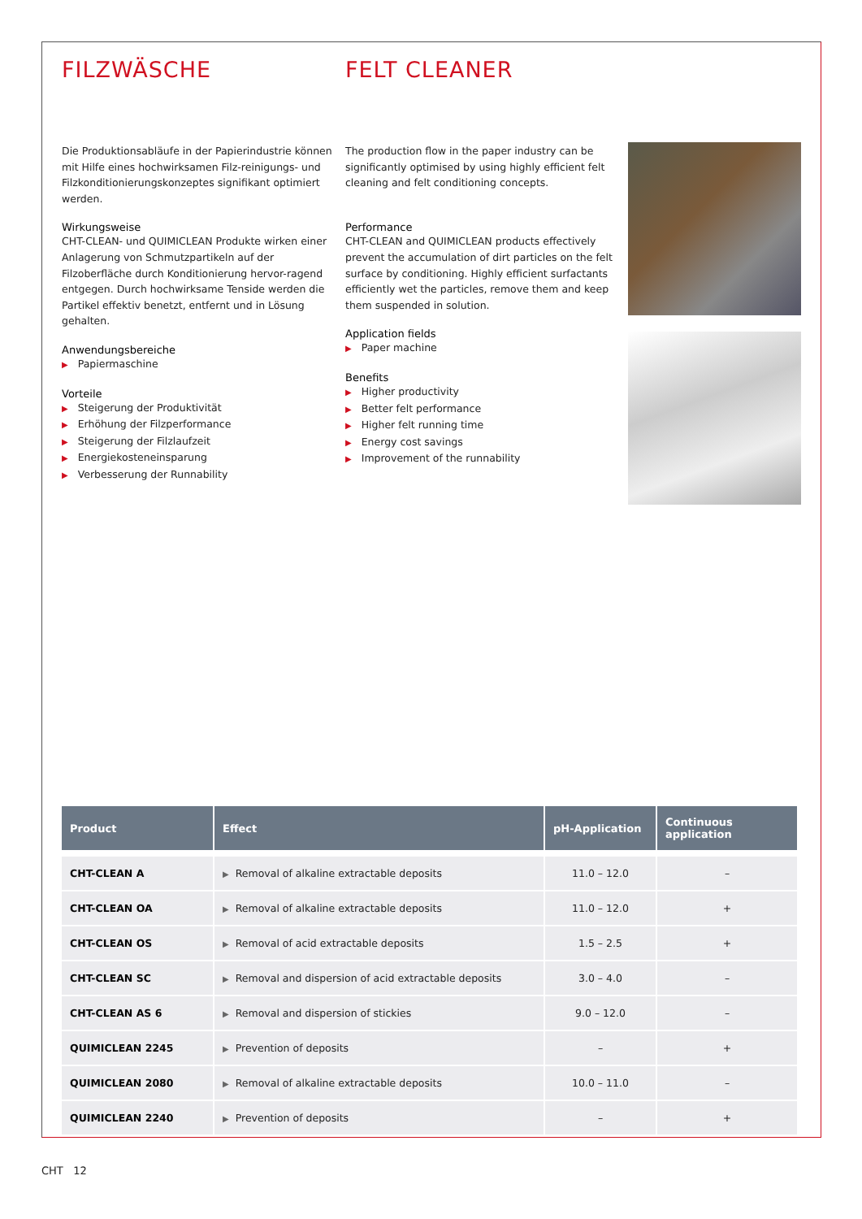FILZWÄSCHE
Die Produktionsabläufe in der Papierindustrie können mit Hilfe eines hochwirksamen Filz-reinigungs- und Filzkonditionierungskonzeptes signifikant optimiert werden.
Wirkungsweise
CHT-CLEAN- und QUIMICLEAN Produkte wirken einer Anlagerung von Schmutzpartikeln auf der Filzoberfläche durch Konditionierung hervor-ragend entgegen. Durch hochwirksame Tenside werden die Partikel effektiv benetzt, entfernt und in Lösung gehalten.
Anwendungsbereiche
▶ Papiermaschine
Vorteile
▶ Steigerung der Produktivität
▶ Erhöhung der Filzperformance
▶ Steigerung der Filzlaufzeit
▶ Energiekosteneinsparung
▶ Verbesserung der Runnability
FELT CLEANER
The production flow in the paper industry can be significantly optimised by using highly efficient felt cleaning and felt conditioning concepts.
Performance
CHT-CLEAN and QUIMICLEAN products effectively prevent the accumulation of dirt particles on the felt surface by conditioning. Highly efficient surfactants efficiently wet the particles, remove them and keep them suspended in solution.
Application fields
▶ Paper machine
Benefits
▶ Higher productivity
▶ Better felt performance
▶ Higher felt running time
▶ Energy cost savings
▶ Improvement of the runnability
| Product | Effect | pH-Application | Continuous application |
| --- | --- | --- | --- |
| CHT-CLEAN A | ▶ Removal of alkaline extractable deposits | 11.0 – 12.0 | – |
| CHT-CLEAN OA | ▶ Removal of alkaline extractable deposits | 11.0 – 12.0 | + |
| CHT-CLEAN OS | ▶ Removal of acid extractable deposits | 1.5 – 2.5 | + |
| CHT-CLEAN SC | ▶ Removal and dispersion of acid extractable deposits | 3.0 – 4.0 | – |
| CHT-CLEAN AS 6 | ▶ Removal and dispersion of stickies | 9.0 – 12.0 | – |
| QUIMICLEAN 2245 | ▶ Prevention of deposits | – | + |
| QUIMICLEAN 2080 | ▶ Removal of alkaline extractable deposits | 10.0 – 11.0 | – |
| QUIMICLEAN 2240 | ▶ Prevention of deposits | – | + |
CHT 12